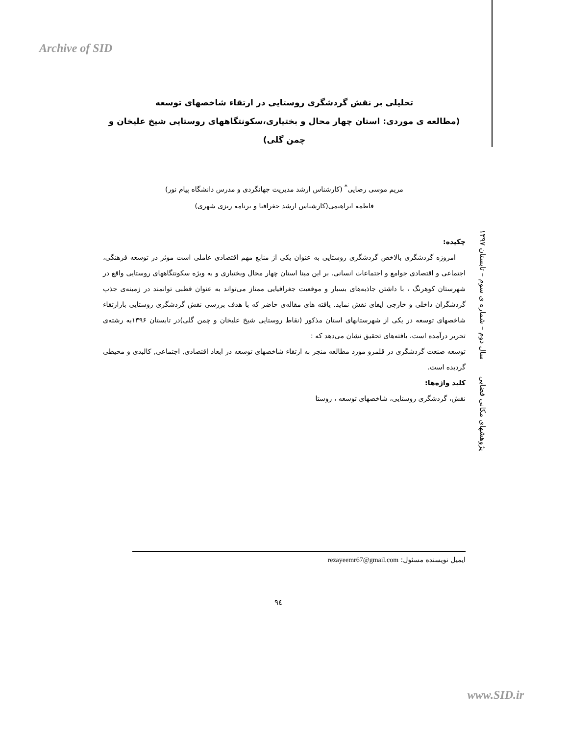Archive of SID
پژوهشهای مکانی فضایی سال دوم – شماره ی سوم – تابستان ۱۳۹۷
تحلیلی بر نقش گردشگری روستایی در ارتقاء شاخصهای توسعه
(مطالعه ی موردی: استان چهار محال و بختیاری،سکونتگاههای روستایی شیخ علیخان و چمن گلی)
مریم موسی رضایی<sup>*</sup> (کارشناس ارشد مدیریت جهانگردی و مدرس دانشگاه پیام نور)
فاطمه ابراهیمی(کارشناس ارشد جغرافیا و برنامه ریزی شهری)
چکیده:
امروزه گردشگری بالاخص گردشگری روستایی به عنوان یکی از منابع مهم اقتصادی عاملی است موثر در توسعه فرهنگی، اجتماعی و اقتصادی جوامع و اجتماعات انسانی. بر این مبنا استان چهار محال وبختیاری و به ویژه سکونتگاههای روستایی واقع در شهرستان کوهرنگ ، با داشتن جاذبه‌های بسیار و موقعیت جغرافیایی ممتاز می‌تواند به عنوان قطبی توانمند در زمینه‌ی جذب گردشگران داخلی و خارجی ایفای نقش نماید. یافته های مقاله‌ی حاضر که با هدف بررسی نقش گردشگری روستایی بارارتقاء شاخصهای توسعه در یکی از شهرستانهای استان مذکور (نقاط روستایی شیخ علیخان و چمن گلی)در تابستان ۱۳۹۶به رشته‌ی تحریر درآمده است، یافته‌های تحقیق نشان می‌دهد که :
توسعه صنعت گردشگری در قلمرو مورد مطالعه منجر به ارتقاء شاخصهای توسعه در ابعاد اقتصادی, اجتماعی, کالبدی و محیطی گردیده است.
کلید واژه‌ها:
نقش، گردشگری روستایی، شاخصهای توسعه ، روستا
ایمیل نویسنده مسئول: rezayeemr67@gmail.com
۹٤
www.SID.ir